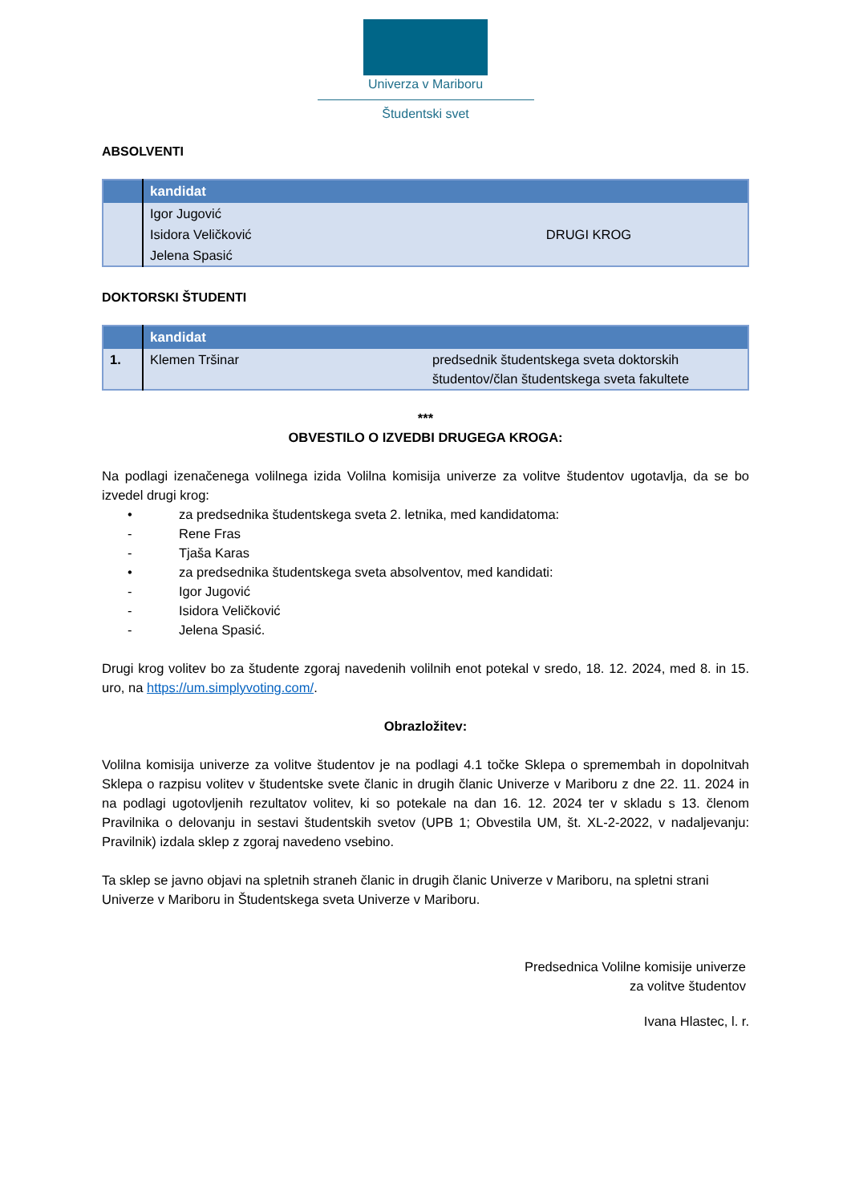Univerza v Mariboru
Študentski svet
ABSOLVENTI
| | kandidat | |
| --- | --- | --- |
| | Igor Jugović | DRUGI KROG |
| | Isidora Veličković | |
| | Jelena Spasić | |
DOKTORSKI ŠTUDENTI
| | kandidat | |
| --- | --- | --- |
| 1. | Klemen Tršinar | predsednik študentskega sveta doktorskih študentov/član študentskega sveta fakultete |
***
OBVESTILO O IZVEDBI DRUGEGA KROGA:
Na podlagi izenačenega volilnega izida Volilna komisija univerze za volitve študentov ugotavlja, da se bo izvedel drugi krog:
• za predsednika študentskega sveta 2. letnika, med kandidatoma:
- Rene Fras
- Tjaša Karas
• za predsednika študentskega sveta absolventov, med kandidati:
- Igor Jugović
- Isidora Veličković
- Jelena Spasić.
Drugi krog volitev bo za študente zgoraj navedenih volilnih enot potekal v sredo, 18. 12. 2024, med 8. in 15. uro, na https://um.simplyvoting.com/.
Obrazložitev:
Volilna komisija univerze za volitve študentov je na podlagi 4.1 točke Sklepa o spremembah in dopolnitvah Sklepa o razpisu volitev v študentske svete članic in drugih članic Univerze v Mariboru z dne 22. 11. 2024 in na podlagi ugotovljenih rezultatov volitev, ki so potekale na dan 16. 12. 2024 ter v skladu s 13. členom Pravilnika o delovanju in sestavi študentskih svetov (UPB 1; Obvestila UM, št. XL-2-2022, v nadaljevanju: Pravilnik) izdala sklep z zgoraj navedeno vsebino.
Ta sklep se javno objavi na spletnih straneh članic in drugih članic Univerze v Mariboru, na spletni strani Univerze v Mariboru in Študentskega sveta Univerze v Mariboru.
Predsednica Volilne komisije univerze
za volitve študentov
Ivana Hlastec, l. r.